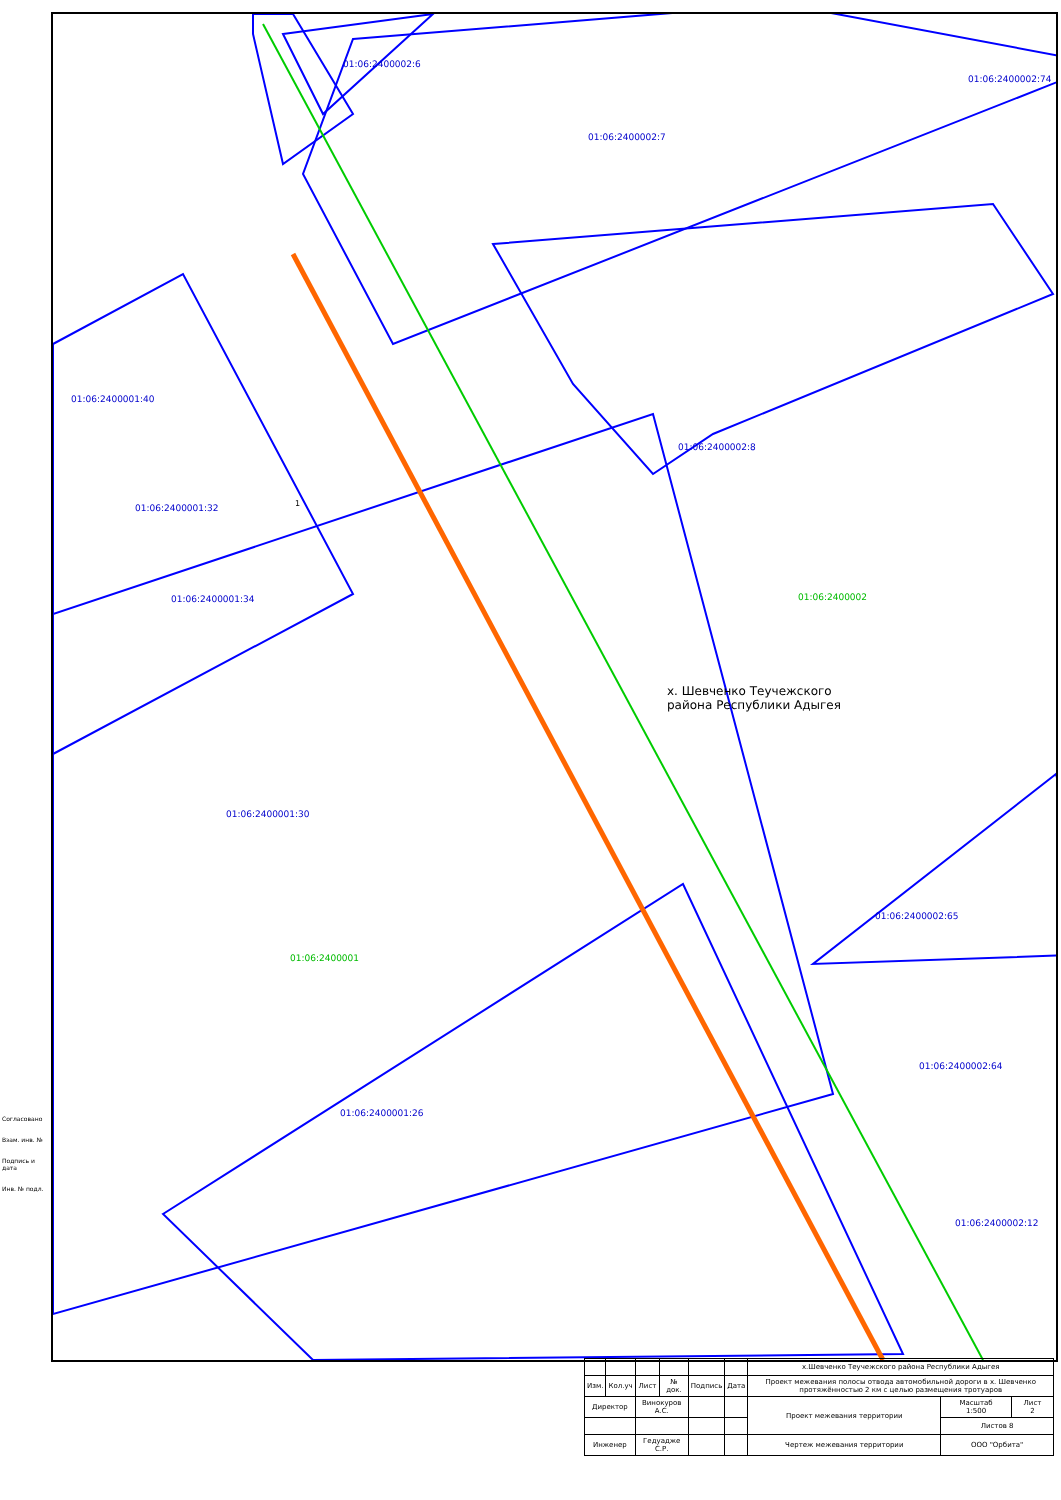01:06:2400002:6
01:06:2400002:7
01:06:2400002:74
01:06:2400001:40
01:06:2400002:8
01:06:2400001:32 1
01:06:2400001:34 01:06:2400002
х. Шевченко Теучежского
района Республики Адыгея
01:06:2400001:30
01:06:2400002:65
01:06:2400001
01:06:2400002:64
01:06:2400001:26
01:06:2400002:12
Согласовано
Взам. инв. №
Подпись и дата
Инв. № подл.
| | | | | | | х.Шевченко Теучежского района Республики Адыгея | | |
| Изм. | Кол.уч | Лист | № док. | Подпись | Дата | Проект межевания полосы отвода автомобильной дороги в х. Шевченко протяжённостью 2 км с целью размещения тротуаров | | |
| Директор | | Винокуров А.С. | | | | Проект межевания территории | Масштаб 1:500 | Лист 2 |
| | | | | | | | Листов 8 | |
| Инженер | | Гедуадже С.Р. | | | | Чертеж межевания территории | ООО "Орбита" | |